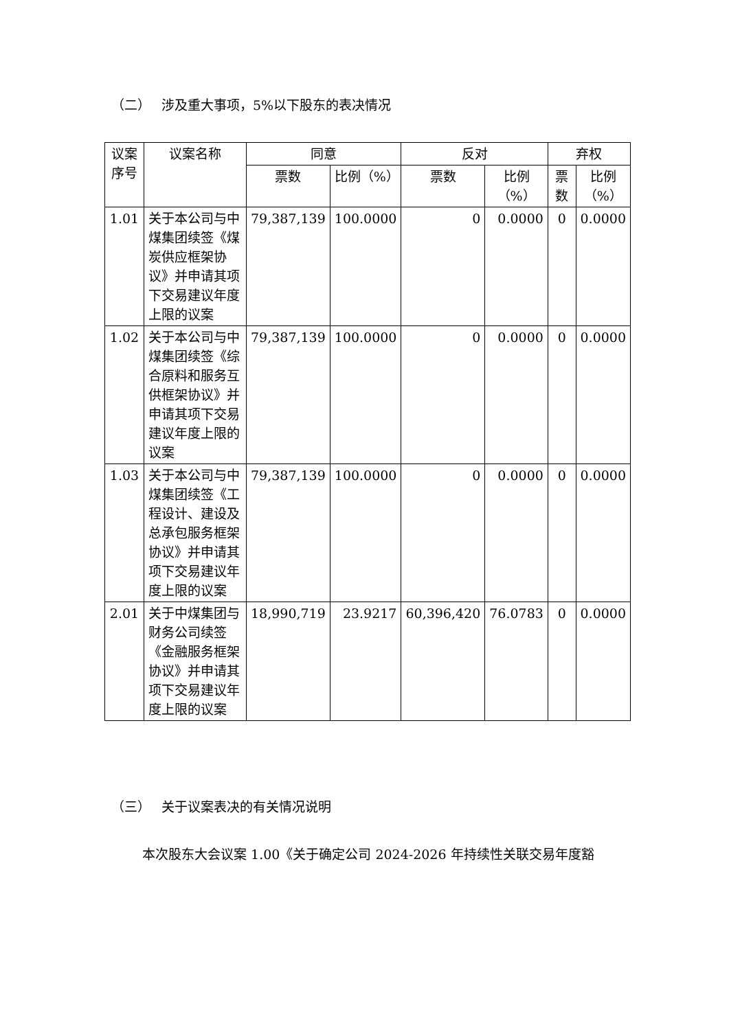（二） 涉及重大事项，5%以下股东的表决情况
| 议案序号 | 议案名称 | 同意 | | 反对 | | 弃权 | |
| --- | --- | --- | --- | --- | --- | --- | --- |
| | | 票数 | 比例（%） | 票数 | 比例（%） | 票数 | 比例（%） |
| 1.01 | 关于本公司与中煤集团续签《煤炭供应框架协议》并申请其项下交易建议年度上限的议案 | 79,387,139 | 100.0000 | 0 | 0.0000 | 0 | 0.0000 |
| 1.02 | 关于本公司与中煤集团续签《综合原料和服务互供框架协议》并申请其项下交易建议年度上限的议案 | 79,387,139 | 100.0000 | 0 | 0.0000 | 0 | 0.0000 |
| 1.03 | 关于本公司与中煤集团续签《工程设计、建设及总承包服务框架协议》并申请其项下交易建议年度上限的议案 | 79,387,139 | 100.0000 | 0 | 0.0000 | 0 | 0.0000 |
| 2.01 | 关于中煤集团与财务公司续签《金融服务框架协议》并申请其项下交易建议年度上限的议案 | 18,990,719 | 23.9217 | 60,396,420 | 76.0783 | 0 | 0.0000 |
（三） 关于议案表决的有关情况说明
本次股东大会议案 1.00《关于确定公司 2024-2026 年持续性关联交易年度豁